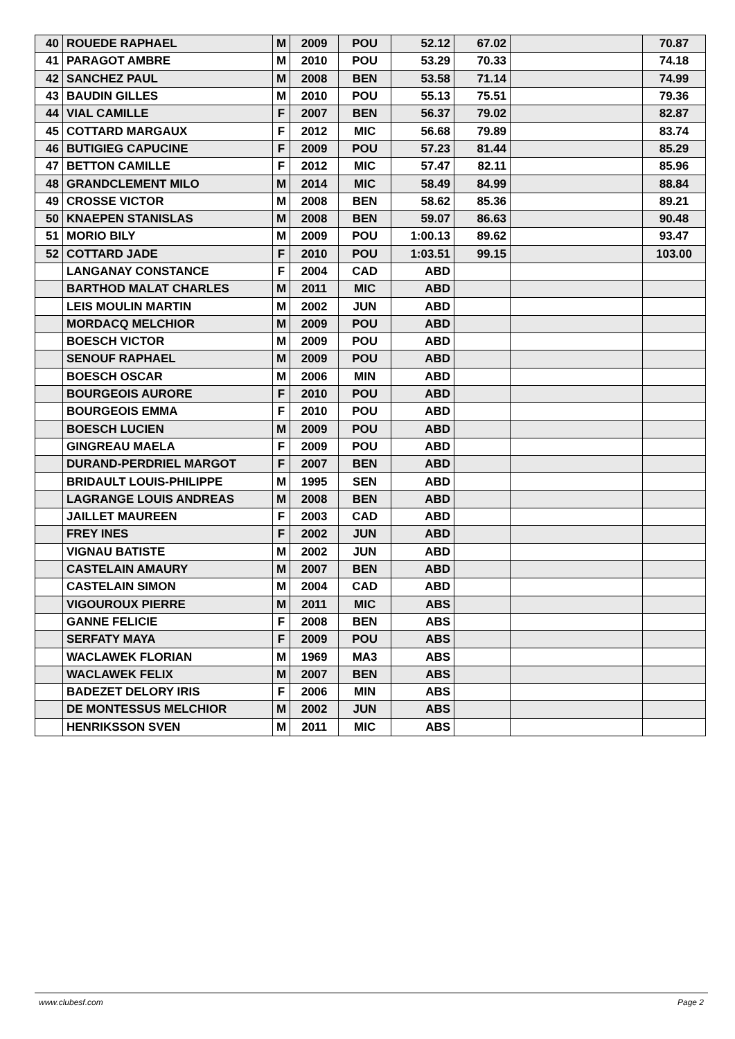| 40 | ROUEDE RAPHAEL | M | 2009 | POU | 52.12 | 67.02 | | 70.87 |
| 41 | PARAGOT AMBRE | M | 2010 | POU | 53.29 | 70.33 | | 74.18 |
| 42 | SANCHEZ PAUL | M | 2008 | BEN | 53.58 | 71.14 | | 74.99 |
| 43 | BAUDIN GILLES | M | 2010 | POU | 55.13 | 75.51 | | 79.36 |
| 44 | VIAL CAMILLE | F | 2007 | BEN | 56.37 | 79.02 | | 82.87 |
| 45 | COTTARD MARGAUX | F | 2012 | MIC | 56.68 | 79.89 | | 83.74 |
| 46 | BUTIGIEG CAPUCINE | F | 2009 | POU | 57.23 | 81.44 | | 85.29 |
| 47 | BETTON CAMILLE | F | 2012 | MIC | 57.47 | 82.11 | | 85.96 |
| 48 | GRANDCLEMENT MILO | M | 2014 | MIC | 58.49 | 84.99 | | 88.84 |
| 49 | CROSSE VICTOR | M | 2008 | BEN | 58.62 | 85.36 | | 89.21 |
| 50 | KNAEPEN STANISLAS | M | 2008 | BEN | 59.07 | 86.63 | | 90.48 |
| 51 | MORIO BILY | M | 2009 | POU | 1:00.13 | 89.62 | | 93.47 |
| 52 | COTTARD JADE | F | 2010 | POU | 1:03.51 | 99.15 | | 103.00 |
| | LANGANAY CONSTANCE | F | 2004 | CAD | ABD | | | |
| | BARTHOD MALAT CHARLES | M | 2011 | MIC | ABD | | | |
| | LEIS MOULIN MARTIN | M | 2002 | JUN | ABD | | | |
| | MORDACQ MELCHIOR | M | 2009 | POU | ABD | | | |
| | BOESCH VICTOR | M | 2009 | POU | ABD | | | |
| | SENOUF RAPHAEL | M | 2009 | POU | ABD | | | |
| | BOESCH OSCAR | M | 2006 | MIN | ABD | | | |
| | BOURGEOIS AURORE | F | 2010 | POU | ABD | | | |
| | BOURGEOIS EMMA | F | 2010 | POU | ABD | | | |
| | BOESCH LUCIEN | M | 2009 | POU | ABD | | | |
| | GINGREAU MAELA | F | 2009 | POU | ABD | | | |
| | DURAND-PERDRIEL MARGOT | F | 2007 | BEN | ABD | | | |
| | BRIDAULT LOUIS-PHILIPPE | M | 1995 | SEN | ABD | | | |
| | LAGRANGE LOUIS ANDREAS | M | 2008 | BEN | ABD | | | |
| | JAILLET MAUREEN | F | 2003 | CAD | ABD | | | |
| | FREY INES | F | 2002 | JUN | ABD | | | |
| | VIGNAU BATISTE | M | 2002 | JUN | ABD | | | |
| | CASTELAIN AMAURY | M | 2007 | BEN | ABD | | | |
| | CASTELAIN SIMON | M | 2004 | CAD | ABD | | | |
| | VIGOUROUX PIERRE | M | 2011 | MIC | ABS | | | |
| | GANNE FELICIE | F | 2008 | BEN | ABS | | | |
| | SERFATY MAYA | F | 2009 | POU | ABS | | | |
| | WACLAWEK FLORIAN | M | 1969 | MA3 | ABS | | | |
| | WACLAWEK FELIX | M | 2007 | BEN | ABS | | | |
| | BADEZET DELORY IRIS | F | 2006 | MIN | ABS | | | |
| | DE MONTESSUS MELCHIOR | M | 2002 | JUN | ABS | | | |
| | HENRIKSSON SVEN | M | 2011 | MIC | ABS | | | |
www.clubesf.com Page 2